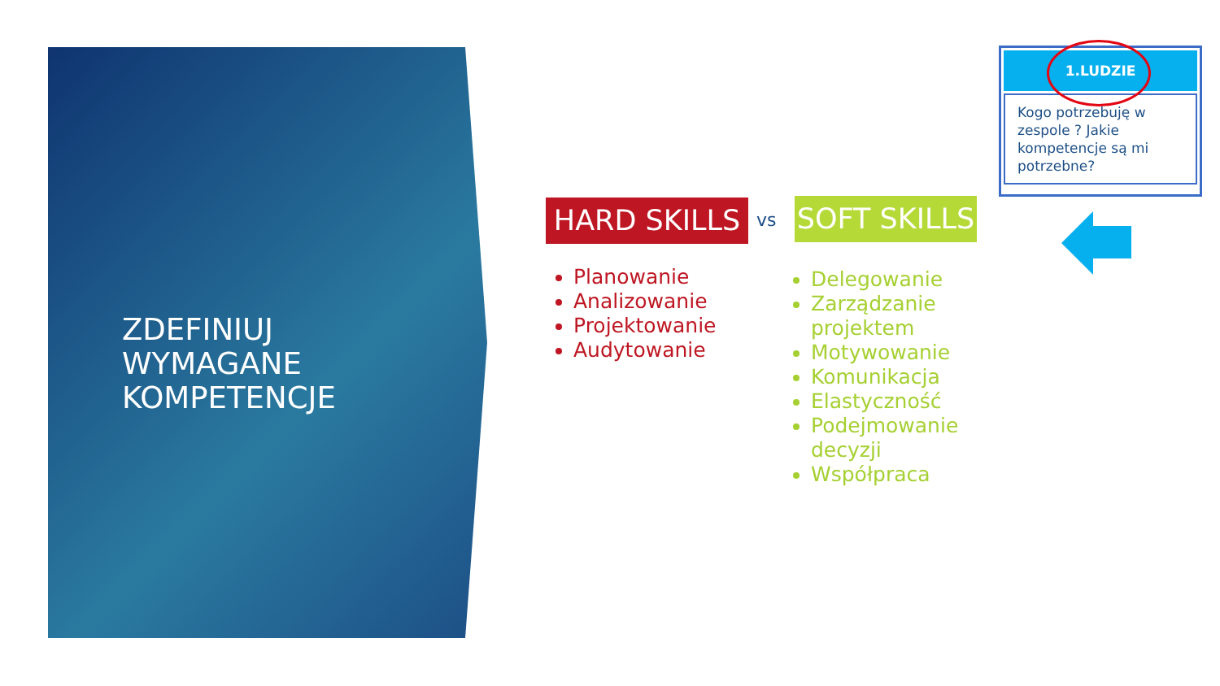ZDEFINIUJ
WYMAGANE
KOMPETENCJE
HARD SKILLS vs
SOFT SKILLS
Planowanie
Analizowanie
Projektowanie
Audytowanie
Delegowanie
Zarządzanie projektem
Motywowanie
Komunikacja
Elastyczność
Podejmowanie decyzji
Współpraca
1.LUDZIE
Kogo potrzebuję w zespole ? Jakie kompetencje są mi potrzebne?